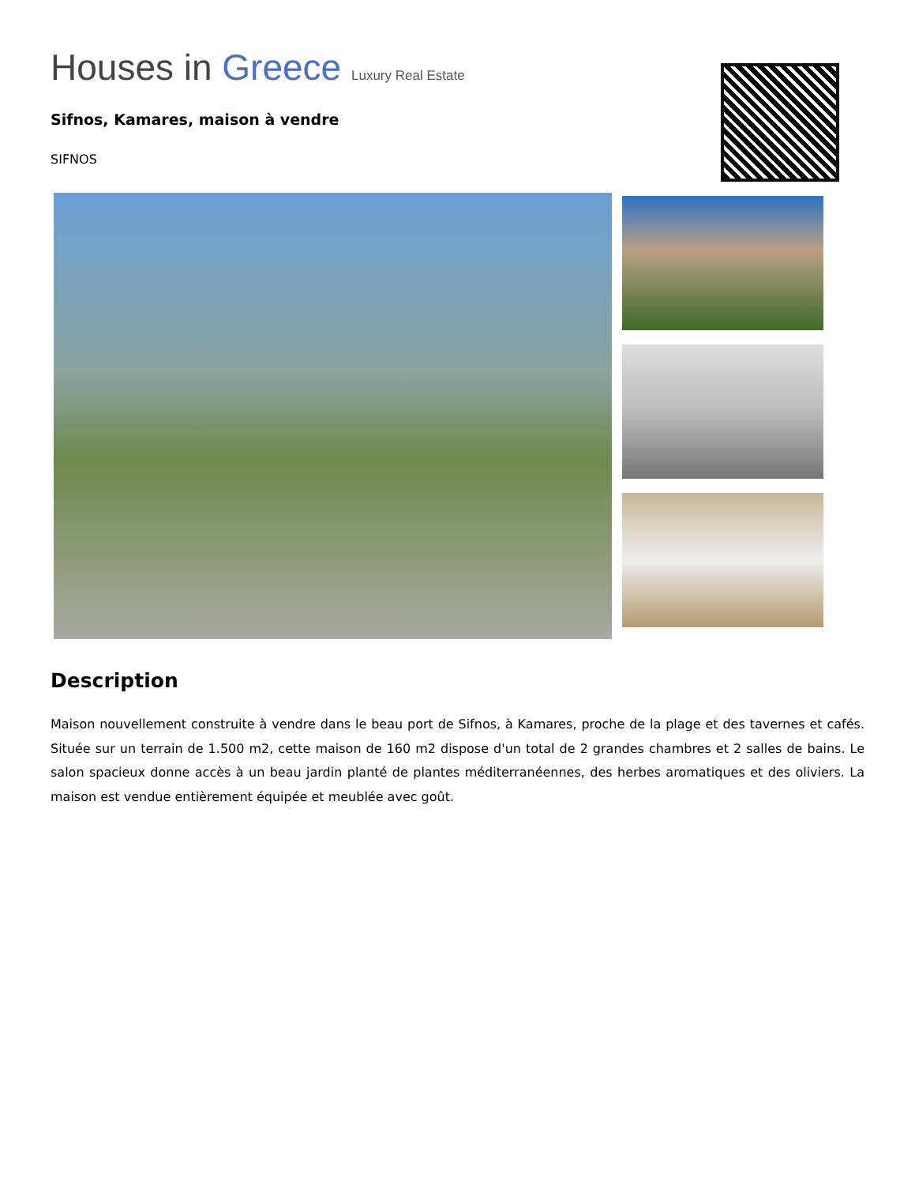Houses in Greece Luxury Real Estate
Sifnos, Kamares, maison à vendre
SIFNOS
Description
Maison nouvellement construite à vendre dans le beau port de Sifnos, à Kamares, proche de la plage et des tavernes et cafés. Située sur un terrain de 1.500 m2, cette maison de 160 m2 dispose d'un total de 2 grandes chambres et 2 salles de bains. Le salon spacieux donne accès à un beau jardin planté de plantes méditerranéennes, des herbes aromatiques et des oliviers. La maison est vendue entièrement équipée et meublée avec goût.